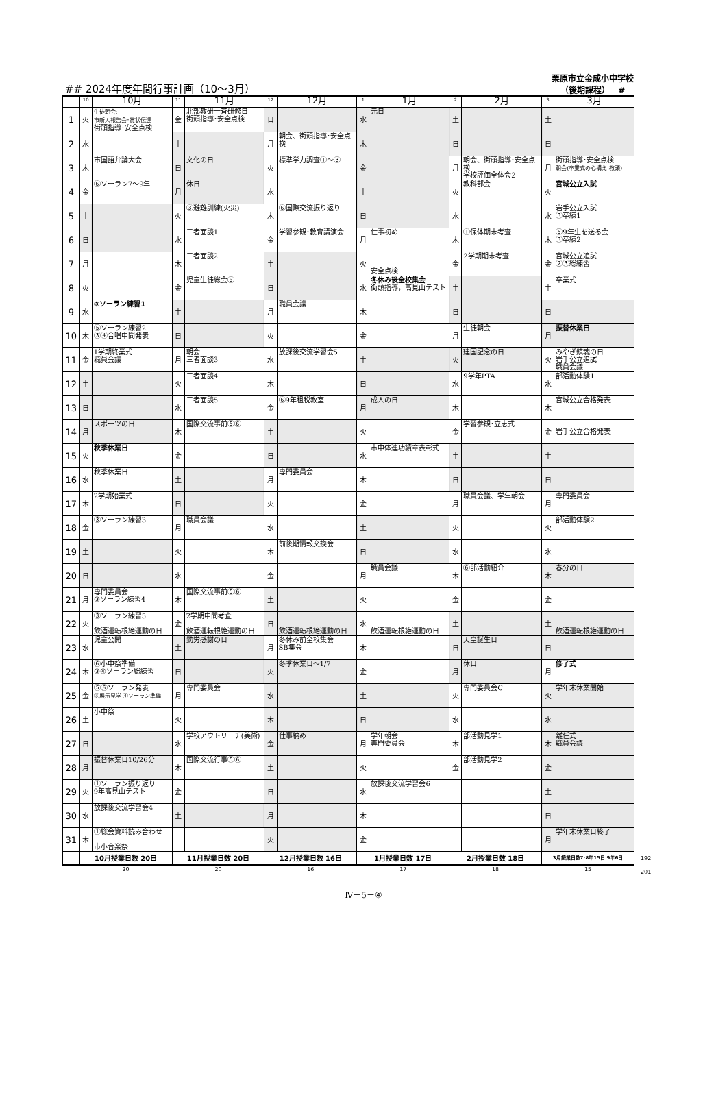## 2024年度年間行事計画（10～3月）
栗原市立金成小中学校
（後期課程） #
| | 10 | 10月 | 11 | 11月 | 12 | 12月 | 1 | 1月 | 2 | 2月 | 3 | 3月 |
| --- | --- | --- | --- | --- | --- | --- | --- | --- | --- | --- | --- | --- |
| 1 | 火 | 生徒朝会: 市新人報告会･賞状伝達 街頭指導･安全点検 | 金 | 北部教研一斉研修日 街頭指導･安全点検 | 日 | | 水 | 元日 | 土 | | 土 | |
| 2 | 水 | | 土 | | 月 | 朝会、街頭指導･安全点検 | 木 | | 日 | | 日 | |
| 3 | 木 | 市国語弁論大会 | 日 | 文化の日 | 火 | 標準学力調査①～③ | 金 | | 月 | 朝会、街頭指導･安全点検 学校評価全体会2 | 月 | 街頭指導･安全点検 朝会(卒業式の心構え:教頭) |
| 4 | 金 | ⑥ソーラン7～9年 | 月 | 休日 | 水 | | 土 | | 火 | 教科部会 | 火 | 宮城公立入試 |
| 5 | 土 | | 火 | ③避難訓練(火災) | 木 | ⑥国際交流振り返り | 日 | | 水 | | 水 | 岩手公立入試 ③卒練1 |
| 6 | 日 | | 水 | 三者面談1 | 金 | 学習参観･教育講演会 | 月 | 仕事初め | 木 | ①保体期末考査 | 木 | ⑤9年生を送る会 ③卒練2 |
| 7 | 月 | | 木 | 三者面談2 | 土 | | 火 | 安全点検 | 金 | 2学期期末考査 | 金 | 宮城公立追試 ②③総練習 |
| 8 | 火 | | 金 | 児童生徒総会⑥ | 日 | | 水 | 冬休み後全校集会 街頭指導，高見山テスト | 土 | | 土 | 卒業式 |
| 9 | 水 | ③ソーラン練習1 | 土 | | 月 | 職員会議 | 木 | | 日 | | 日 | |
| 10 | 木 | ⑤ソーラン練習2 ③④合唱中間発表 | 日 | | 火 | | 金 | | 月 | 生徒朝会 | 月 | 振替休業日 |
| 11 | 金 | 1学期終業式 職員会議 | 月 | 朝会 三者面談3 | 水 | 放課後交流学習会5 | 土 | | 火 | 建国記念の日 | 火 | みやぎ鎮魂の日 岩手公立追試 職員会議 |
| 12 | 土 | | 火 | 三者面談4 | 木 | | 日 | | 水 | 9学年PTA | 水 | 部活動体験1 |
| 13 | 日 | | 水 | 三者面談5 | 金 | ⑥9年租税教室 | 月 | 成人の日 | 木 | | 木 | 宮城公立合格発表 |
| 14 | 月 | スポーツの日 | 木 | 国際交流事前⑤⑥ | 土 | | 火 | | 金 | 学習参観･立志式 | 金 | 岩手公立合格発表 |
| 15 | 火 | 秋季休業日 | 金 | | 日 | | 水 | 市中体連功績章表彰式 | 土 | | 土 | |
| 16 | 水 | 秋季休業日 | 土 | | 月 | 専門委員会 | 木 | | 日 | | 日 | |
| 17 | 木 | 2学期始業式 | 日 | | 火 | | 金 | | 月 | 職員会議、学年朝会 | 月 | 専門委員会 |
| 18 | 金 | ③ソーラン練習3 | 月 | 職員会議 | 水 | | 土 | | 火 | | 火 | 部活動体験2 |
| 19 | 土 | | 火 | | 木 | 前後期情報交換会 | 日 | | 水 | | 水 | |
| 20 | 日 | | 水 | | 金 | | 月 | 職員会議 | 木 | ⑥部活動紹介 | 木 | 春分の日 |
| 21 | 月 | 専門委員会 ③ソーラン練習4 | 木 | 国際交流事前⑤⑥ | 土 | | 火 | | 金 | | 金 | |
| 22 | 火 | ③ソーラン練習5 飲酒運転根絶運動の日 | 金 | 2学期中間考査 飲酒運転根絶運動の日 | 日 | 飲酒運転根絶運動の日 | 水 | 飲酒運転根絶運動の日 | 土 | | 土 | 飲酒運転根絶運動の日 |
| 23 | 水 | 児童公開 | 土 | 勤労感謝の日 | 月 | 冬休み前全校集会 SB集会 | 木 | | 日 | 天皇誕生日 | 日 | |
| 24 | 木 | ⑥小中祭準備 ③④ソーラン総練習 | 日 | | 火 | 冬季休業日～1/7 | 金 | | 月 | 休日 | 月 | 修了式 |
| 25 | 金 | ⑤⑥ソーラン発表 ③展示見学 ④ソーラン準備 | 月 | 専門委員会 | 水 | | 土 | | 火 | 専門委員会C | 火 | 学年末休業開始 |
| 26 | 土 | 小中祭 | 火 | | 木 | | 日 | | 水 | | 水 | |
| 27 | 日 | | 水 | 学校アウトリーチ(美術) | 金 | 仕事納め | 月 | 学年朝会 専門委員会 | 木 | 部活動見学1 | 木 | 離任式 職員会議 |
| 28 | 月 | 振替休業日10/26分 | 木 | 国際交流行事⑤⑥ | 土 | | 火 | | 金 | 部活動見学2 | 金 | |
| 29 | 火 | ①ソーラン振り返り 9年高見山テスト | 金 | | 日 | | 水 | 放課後交流学習会6 | | | 土 | |
| 30 | 水 | 放課後交流学習会4 | 土 | | 月 | | 木 | | | | 日 | |
| 31 | 木 | ①総会資料読み合わせ 市小音楽祭 | | | 火 | | 金 | | | | 月 | 学年末休業日終了 |
| | 10月授業日数 20日 | | 11月授業日数 20日 | | 12月授業日数 16日 | | 1月授業日数 17日 | | 2月授業日数 18日 | | 3月授業日数7･8年15日 9年6日 | |
| | 20 | | 20 | | 16 | | 17 | | 18 | | 15 | |
192
201
Ⅳ－5－④